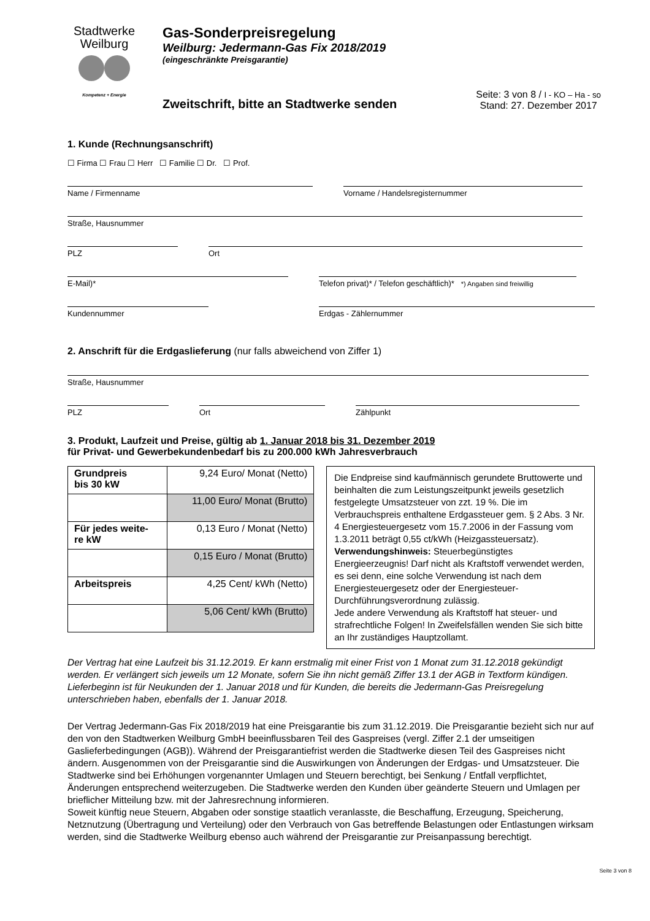Stadtwerke
Weilburg
Kompetenz + Energie
Gas-Sonderpreisregelung
Weilburg: Jedermann-Gas Fix 2018/2019
(eingeschränkte Preisgarantie)
Zweitschrift, bitte an Stadtwerke senden
Seite: 3 von 8 / I - KO – Ha - so
Stand: 27. Dezember 2017
1. Kunde (Rechnungsanschrift)
☐ Firma ☐ Frau ☐ Herr ☐ Familie ☐ Dr. ☐ Prof.
Name / Firmenname Vorname / Handelsregisternummer
Straße, Hausnummer
PLZ Ort
E-Mail)* Telefon privat)* / Telefon geschäftlich)* *) Angaben sind freiwillig
Kundennummer Erdgas - Zählernummer
2. Anschrift für die Erdgaslieferung (nur falls abweichend von Ziffer 1)
Straße, Hausnummer
PLZ Ort Zählpunkt
3. Produkt, Laufzeit und Preise, gültig ab 1. Januar 2018 bis 31. Dezember 2019
für Privat- und Gewerbekundenbedarf bis zu 200.000 kWh Jahresverbrauch
| Grundpreis bis 30 kW | 9,24 Euro/ Monat (Netto) |
| | 11,00 Euro/ Monat (Brutto) |
| Für jedes weite- re kW | 0,13 Euro / Monat (Netto) |
| | 0,15 Euro / Monat (Brutto) |
| Arbeitspreis | 4,25 Cent/ kWh (Netto) |
| | 5,06 Cent/ kWh (Brutto) |
Die Endpreise sind kaufmännisch gerundete Bruttowerte und beinhalten die zum Leistungszeitpunkt jeweils gesetzlich festgelegte Umsatzsteuer von zzt. 19 %. Die im Verbrauchspreis enthaltene Erdgassteuer gem. § 2 Abs. 3 Nr. 4 Energiesteuergesetz vom 15.7.2006 in der Fassung vom 1.3.2011 beträgt 0,55 ct/kWh (Heizgassteuersatz).
Verwendungshinweis: Steuerbegünstigtes Energieerzeugnis! Darf nicht als Kraftstoff verwendet werden, es sei denn, eine solche Verwendung ist nach dem Energiesteuergesetz oder der Energiesteuer-Durchführungsverordnung zulässig.
Jede andere Verwendung als Kraftstoff hat steuer- und strafrechtliche Folgen! In Zweifelsfällen wenden Sie sich bitte an Ihr zuständiges Hauptzollamt.
Der Vertrag hat eine Laufzeit bis 31.12.2019. Er kann erstmalig mit einer Frist von 1 Monat zum 31.12.2018 gekündigt werden. Er verlängert sich jeweils um 12 Monate, sofern Sie ihn nicht gemäß Ziffer 13.1 der AGB in Textform kündigen. Lieferbeginn ist für Neukunden der 1. Januar 2018 und für Kunden, die bereits die Jedermann-Gas Preisregelung unterschrieben haben, ebenfalls der 1. Januar 2018.
Der Vertrag Jedermann-Gas Fix 2018/2019 hat eine Preisgarantie bis zum 31.12.2019. Die Preisgarantie bezieht sich nur auf den von den Stadtwerken Weilburg GmbH beeinflussbaren Teil des Gaspreises (vergl. Ziffer 2.1 der umseitigen Gaslieferbedingungen (AGB)). Während der Preisgarantiefrist werden die Stadtwerke diesen Teil des Gaspreises nicht ändern. Ausgenommen von der Preisgarantie sind die Auswirkungen von Änderungen der Erdgas- und Umsatzsteuer. Die Stadtwerke sind bei Erhöhungen vorgenannter Umlagen und Steuern berechtigt, bei Senkung / Entfall verpflichtet, Änderungen entsprechend weiterzugeben. Die Stadtwerke werden den Kunden über geänderte Steuern und Umlagen per brieflicher Mitteilung bzw. mit der Jahresrechnung informieren.
Soweit künftig neue Steuern, Abgaben oder sonstige staatlich veranlasste, die Beschaffung, Erzeugung, Speicherung, Netznutzung (Übertragung und Verteilung) oder den Verbrauch von Gas betreffende Belastungen oder Entlastungen wirksam werden, sind die Stadtwerke Weilburg ebenso auch während der Preisgarantie zur Preisanpassung berechtigt.
Seite 3 von 8